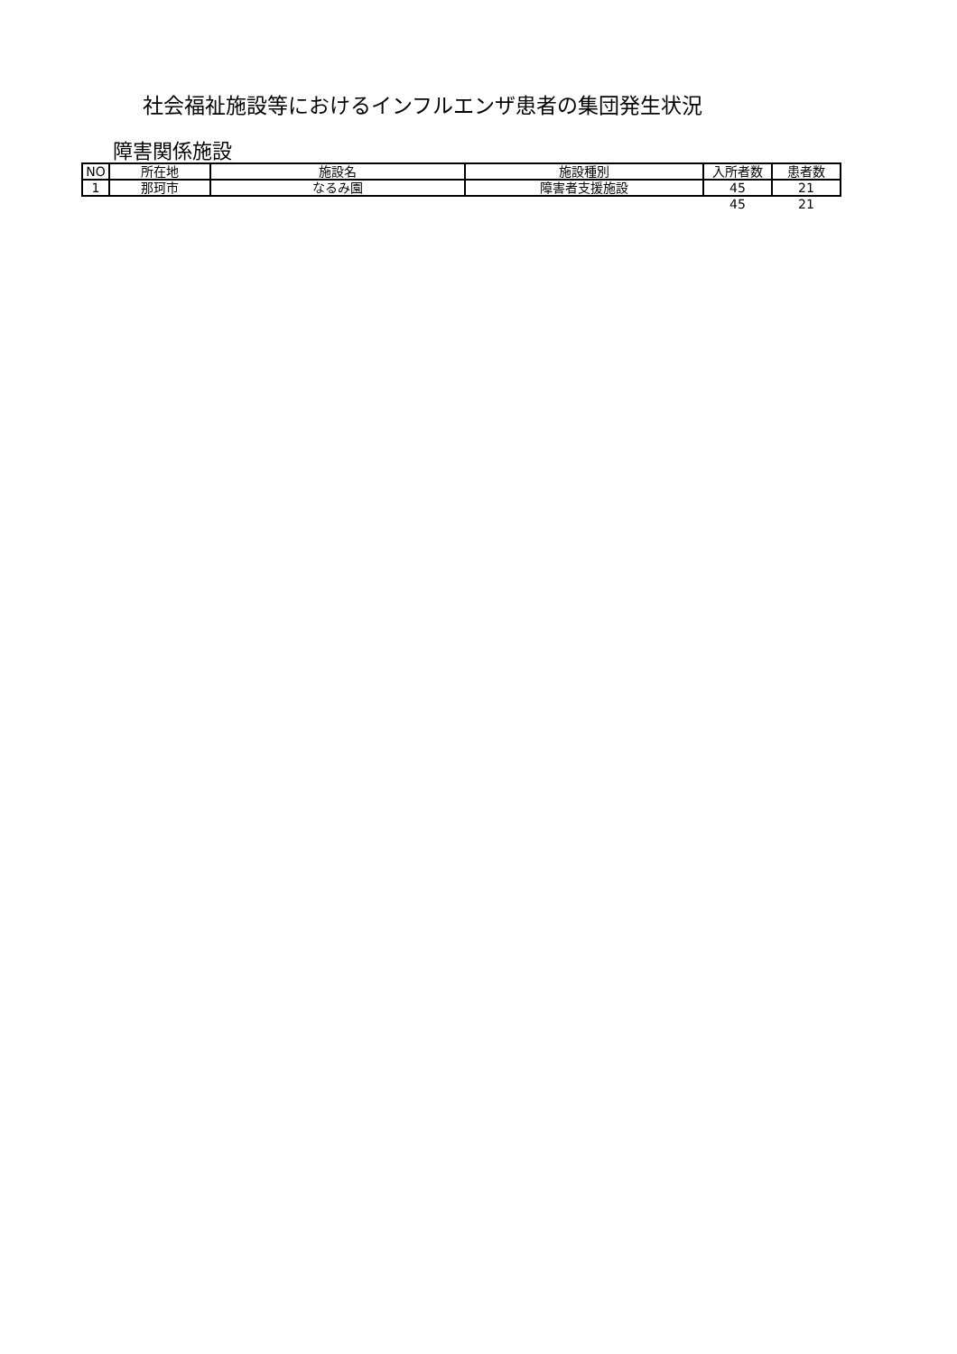社会福祉施設等におけるインフルエンザ患者の集団発生状況
障害関係施設
| NO | 所在地 | 施設名 | 施設種別 | 入所者数 | 患者数 |
| --- | --- | --- | --- | --- | --- |
| 1 | 那珂市 | なるみ園 | 障害者支援施設 | 45 | 21 |
| | | | | 45 | 21 |